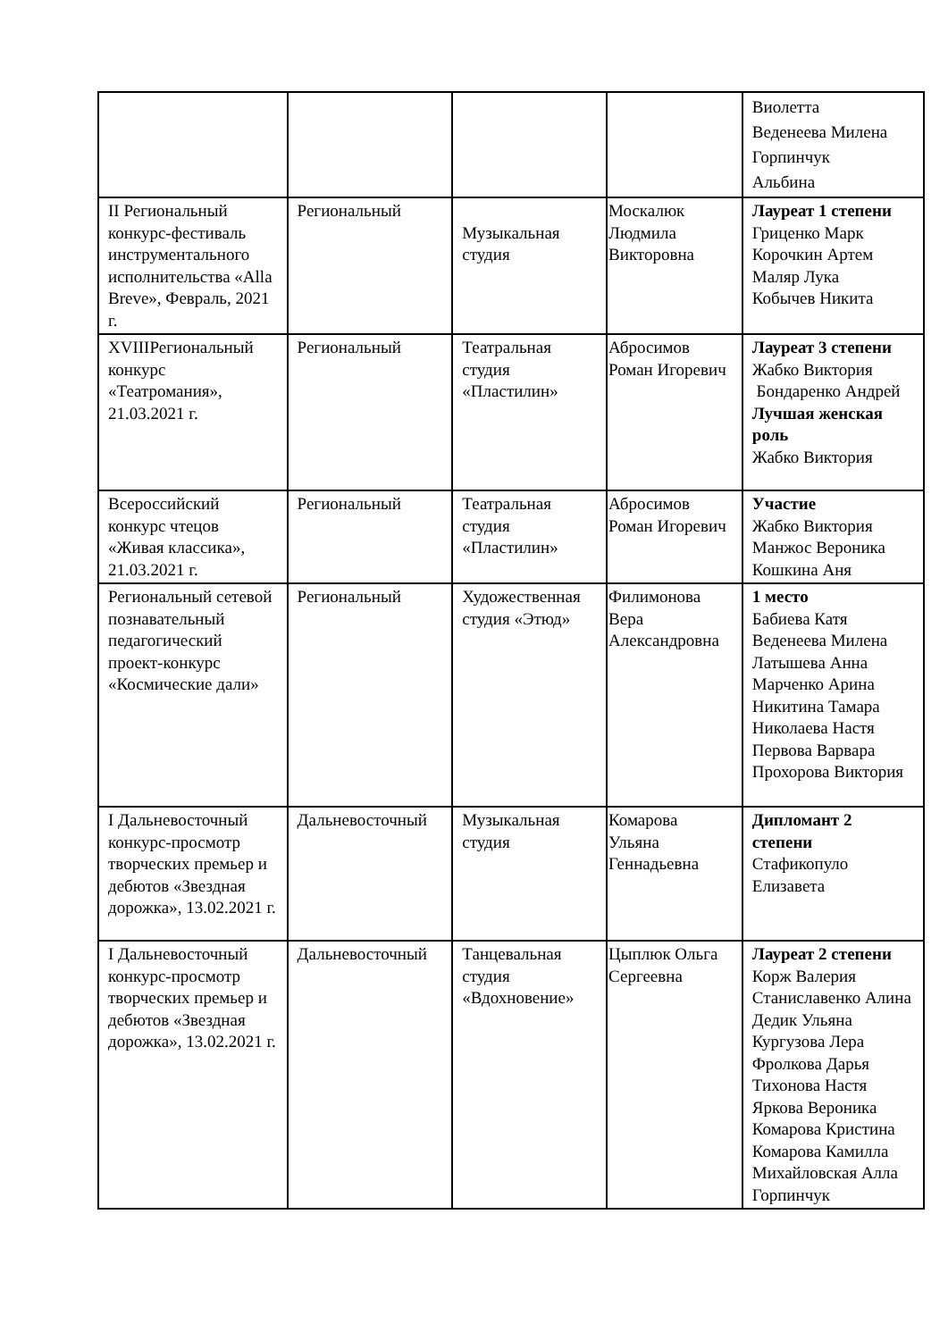| | | | | Виолетта Веденеева Милена Горпинчук Альбина |
| II Региональный конкурс-фестиваль инструментального исполнительства «Alla Breve», Февраль, 2021 г. | Региональный | Музыкальная студия | Москалюк Людмила Викторовна | Лауреат 1 степени Гриценко Марк Корочкин Артем Маляр Лука Кобычев Никита |
| XVIIIРегиональный конкурс «Театромания», 21.03.2021 г. | Региональный | Театральная студия «Пластилин» | Абросимов Роман Игоревич | Лауреат 3 степени Жабко Виктория Бондаренко Андрей Лучшая женская роль Жабко Виктория |
| Всероссийский конкурс чтецов «Живая классика», 21.03.2021 г. | Региональный | Театральная студия «Пластилин» | Абросимов Роман Игоревич | Участие Жабко Виктория Манжос Вероника Кошкина Аня |
| Региональный сетевой познавательный педагогический проект-конкурс «Космические дали» | Региональный | Художественная студия «Этюд» | Филимонова Вера Александровна | 1 место Бабиева Катя Веденеева Милена Латышева Анна Марченко Арина Никитина Тамара Николаева Настя Первова Варвара Прохорова Виктория |
| I Дальневосточный конкурс-просмотр творческих премьер и дебютов «Звездная дорожка», 13.02.2021 г. | Дальневосточный | Музыкальная студия | Комарова Ульяна Геннадьевна | Дипломант 2 степени Стафикопуло Елизавета |
| I Дальневосточный конкурс-просмотр творческих премьер и дебютов «Звездная дорожка», 13.02.2021 г. | Дальневосточный | Танцевальная студия «Вдохновение» | Цыплюк Ольга Сергеевна | Лауреат 2 степени Корж Валерия Станиславенко Алина Дедик Ульяна Кургузова Лера Фролкова Дарья Тихонова Настя Яркова Вероника Комарова Кристина Комарова Камилла Михайловская Алла Горпинчук |